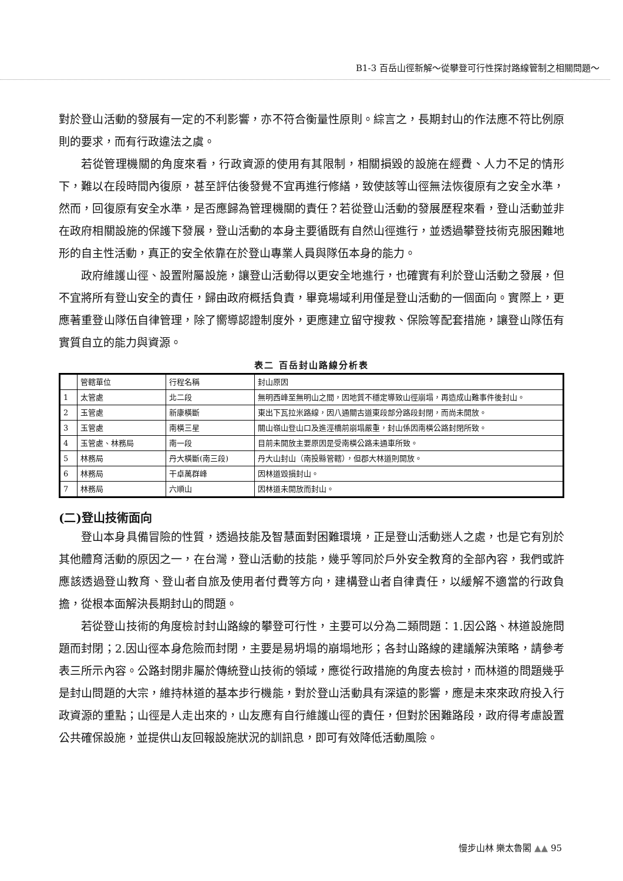B1-3 百岳山徑新解～從攀登可行性探討路線管制之相關問題～
對於登山活動的發展有一定的不利影響，亦不符合衡量性原則。綜言之，長期封山的作法應不符比例原則的要求，而有行政違法之虞。
若從管理機關的角度來看，行政資源的使用有其限制，相關損毀的設施在經費、人力不足的情形下，難以在段時間內復原，甚至評估後發覺不宜再進行修繕，致使該等山徑無法恢復原有之安全水準，然而，回復原有安全水準，是否應歸為管理機關的責任？若從登山活動的發展歷程來看，登山活動並非在政府相關設施的保護下發展，登山活動的本身主要循既有自然山徑進行，並透過攀登技術克服困難地形的自主性活動，真正的安全依靠在於登山專業人員與隊伍本身的能力。
政府維護山徑、設置附屬設施，讓登山活動得以更安全地進行，也確實有利於登山活動之發展，但不宜將所有登山安全的責任，歸由政府概括負責，畢竟場域利用僅是登山活動的一個面向。實際上，更應著重登山隊伍自律管理，除了嚮導認證制度外，更應建立留守搜救、保險等配套措施，讓登山隊伍有實質自立的能力與資源。
表二 百岳封山路線分析表
| | 管轄單位 | 行程名稱 | 封山原因 |
| 1 | 太管處 | 北二段 | 無明西峰至無明山之間，因地質不穩定導致山徑崩塌，再造成山難事件後封山。 |
| 2 | 玉管處 | 新康橫斷 | 東出下瓦拉米路線，因八通關古道東段部分路段封閉，而尚未開放。 |
| 3 | 玉管處 | 南橫三星 | 關山嶺山登山口及進涇橋前崩塌嚴重，封山係因南橫公路封閉所致。 |
| 4 | 玉管處、林務局 | 南一段 | 目前未開放主要原因是受南橫公路未通車所致。 |
| 5 | 林務局 | 丹大橫斷(南三段) | 丹大山封山（南投縣管轄），但郡大林道則開放。 |
| 6 | 林務局 | 干卓萬群峰 | 因林道毀損封山。 |
| 7 | 林務局 | 六順山 | 因林道未開放而封山。 |
(二)登山技術面向
登山本身具備冒險的性質，透過技能及智慧面對困難環境，正是登山活動迷人之處，也是它有別於其他體育活動的原因之一，在台灣，登山活動的技能，幾乎等同於戶外安全教育的全部內容，我們或許應該透過登山教育、登山者自旅及使用者付費等方向，建構登山者自律責任，以緩解不適當的行政負擔，從根本面解決長期封山的問題。
若從登山技術的角度檢討封山路線的攀登可行性，主要可以分為二類問題：1.因公路、林道設施問題而封閉；2.因山徑本身危險而封閉，主要是易坍塌的崩塌地形；各封山路線的建議解決策略，請參考表三所示內容。公路封閉非屬於傳統登山技術的領域，應從行政措施的角度去檢討，而林道的問題幾乎是封山問題的大宗，維持林道的基本步行機能，對於登山活動具有深遠的影響，應是未來來政府投入行政資源的重點；山徑是人走出來的，山友應有自行維護山徑的責任，但對於困難路段，政府得考慮設置公共確保設施，並提供山友回報設施狀況的訓訊息，即可有效降低活動風險。
慢步山林 樂太魯閣 ▲▲ 95